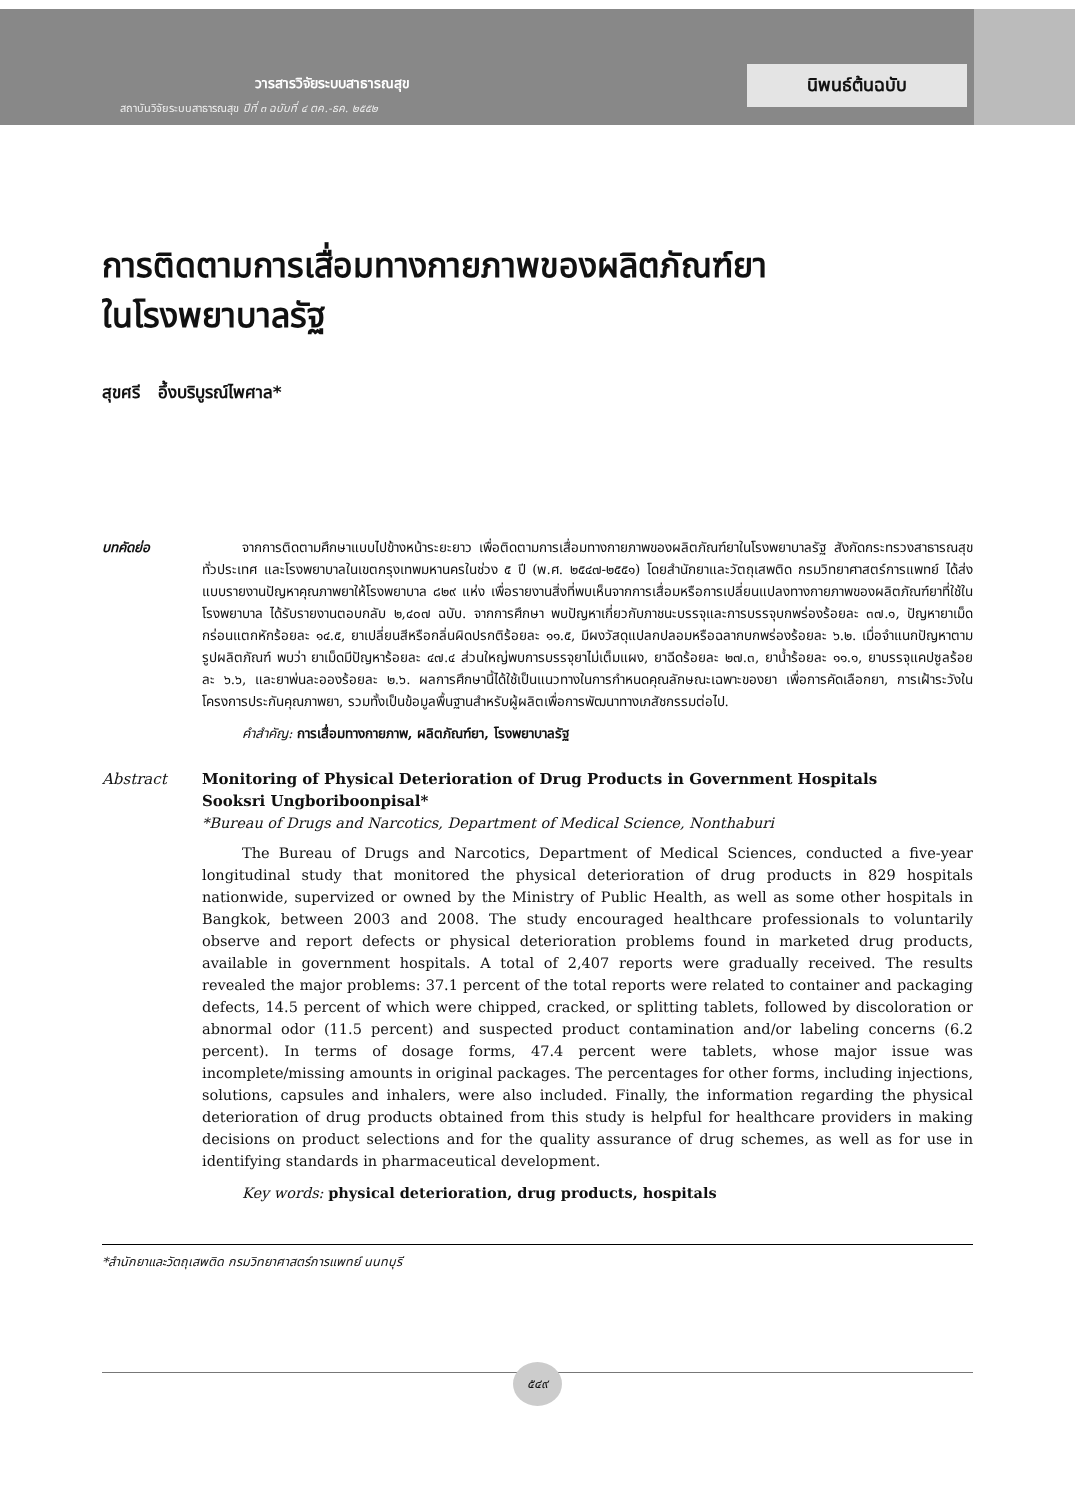วารสารวิจัยระบบสาธารณสุข
สถาบันวิจัยระบบสาธารณสุข ปีที่ ๓ ฉบับที่ ๔ ตค.-ธค. ๒๕๕๒
นิพนธ์ต้นฉบับ
การติดตามการเสื่อมทางกายภาพของผลิตภัณฑ์ยา
ในโรงพยาบาลรัฐ
สุขศรี อึ้งบริบูรณ์ไพศาล*
บทคัดย่อ จากการติดตามศึกษาแบบไปข้างหน้าระยะยาว เพื่อติดตามการเสื่อมทางกายภาพของผลิตภัณฑ์ยาในโรงพยาบาลรัฐ สังกัดกระทรวงสาธารณสุขทั่วประเทศ และโรงพยาบาลในเขตกรุงเทพมหานครในช่วง ๕ ปี (พ.ศ. ๒๕๔๗-๒๕๕๑) โดยสำนักยาและวัตถุเสพติด กรมวิทยาศาสตร์การแพทย์ ได้ส่งแบบรายงานปัญหาคุณภาพยาให้โรงพยาบาล ๘๒๙ แห่ง เพื่อรายงานสิ่งที่พบเห็นจากการเสื่อมหรือการเปลี่ยนแปลงทางกายภาพของผลิตภัณฑ์ยาที่ใช้ในโรงพยาบาล ได้รับรายงานตอบกลับ ๒,๔๐๗ ฉบับ. จากการศึกษา พบปัญหาเกี่ยวกับภาชนะบรรจุและการบรรจุบกพร่องร้อยละ ๓๗.๑, ปัญหายาเม็ดกร่อนแตกหักร้อยละ ๑๔.๕, ยาเปลี่ยนสีหรือกลิ่นผิดปรกติร้อยละ ๑๑.๕, มีผงวัสดุแปลกปลอมหรือฉลากบกพร่องร้อยละ ๖.๒. เมื่อจำแนกปัญหาตามรูปผลิตภัณฑ์ พบว่า ยาเม็ดมีปัญหาร้อยละ ๔๗.๔ ส่วนใหญ่พบการบรรจุยาไม่เต็มแผง, ยาฉีดร้อยละ ๒๗.๓, ยาน้ำร้อยละ ๑๑.๑, ยาบรรจุแคปซูลร้อยละ ๖.๖, และยาพ่นละอองร้อยละ ๒.๖. ผลการศึกษานี้ได้ใช้เป็นแนวทางในการกำหนดคุณลักษณะเฉพาะของยา เพื่อการคัดเลือกยา, การเฝ้าระวังในโครงการประกันคุณภาพยา, รวมทั้งเป็นข้อมูลพื้นฐานสำหรับผู้ผลิตเพื่อการพัฒนาทางเภสัชกรรมต่อไป.
คำสำคัญ: การเสื่อมทางกายภาพ, ผลิตภัณฑ์ยา, โรงพยาบาลรัฐ
Abstract Monitoring of Physical Deterioration of Drug Products in Government Hospitals
Sooksri Ungboriboonpisal*
*Bureau of Drugs and Narcotics, Department of Medical Science, Nonthaburi
The Bureau of Drugs and Narcotics, Department of Medical Sciences, conducted a five-year longitudinal study that monitored the physical deterioration of drug products in 829 hospitals nationwide, supervized or owned by the Ministry of Public Health, as well as some other hospitals in Bangkok, between 2003 and 2008. The study encouraged healthcare professionals to voluntarily observe and report defects or physical deterioration problems found in marketed drug products, available in government hospitals. A total of 2,407 reports were gradually received. The results revealed the major problems: 37.1 percent of the total reports were related to container and packaging defects, 14.5 percent of which were chipped, cracked, or splitting tablets, followed by discoloration or abnormal odor (11.5 percent) and suspected product contamination and/or labeling concerns (6.2 percent). In terms of dosage forms, 47.4 percent were tablets, whose major issue was incomplete/missing amounts in original packages. The percentages for other forms, including injections, solutions, capsules and inhalers, were also included. Finally, the information regarding the physical deterioration of drug products obtained from this study is helpful for healthcare providers in making decisions on product selections and for the quality assurance of drug schemes, as well as for use in identifying standards in pharmaceutical development.
Key words: physical deterioration, drug products, hospitals
*สำนักยาและวัตถุเสพติด กรมวิทยาศาสตร์การแพทย์ นนทบุรี
๕๔๙